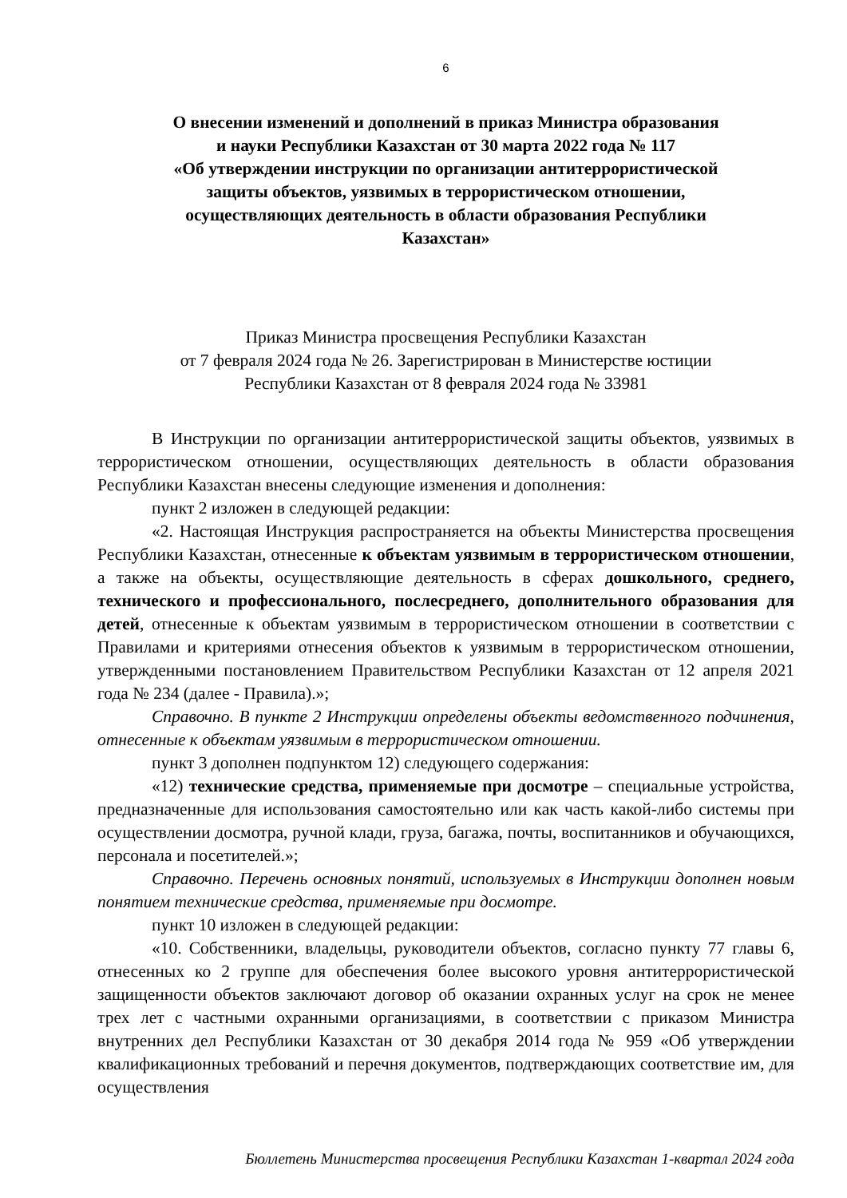6
О внесении изменений и дополнений в приказ Министра образования
и науки Республики Казахстан от 30 марта 2022 года № 117
«Об утверждении инструкции по организации антитеррористической
защиты объектов, уязвимых в террористическом отношении,
осуществляющих деятельность в области образования Республики
Казахстан»
Приказ Министра просвещения Республики Казахстан
от 7 февраля 2024 года № 26. Зарегистрирован в Министерстве юстиции
Республики Казахстан от 8 февраля 2024 года № 33981
В Инструкции по организации антитеррористической защиты объектов, уязвимых в террористическом отношении, осуществляющих деятельность в области образования Республики Казахстан внесены следующие изменения и дополнения:
пункт 2 изложен в следующей редакции:
«2. Настоящая Инструкция распространяется на объекты Министерства просвещения Республики Казахстан, отнесенные к объектам уязвимым в террористическом отношении, а также на объекты, осуществляющие деятельность в сферах дошкольного, среднего, технического и профессионального, послесреднего, дополнительного образования для детей, отнесенные к объектам уязвимым в террористическом отношении в соответствии с Правилами и критериями отнесения объектов к уязвимым в террористическом отношении, утвержденными постановлением Правительством Республики Казахстан от 12 апреля 2021 года № 234 (далее - Правила).»;
Справочно. В пункте 2 Инструкции определены объекты ведомственного подчинения, отнесенные к объектам уязвимым в террористическом отношении.
пункт 3 дополнен подпунктом 12) следующего содержания:
«12) технические средства, применяемые при досмотре – специальные устройства, предназначенные для использования самостоятельно или как часть какой-либо системы при осуществлении досмотра, ручной клади, груза, багажа, почты, воспитанников и обучающихся, персонала и посетителей.»;
Справочно. Перечень основных понятий, используемых в Инструкции дополнен новым понятием технические средства, применяемые при досмотре.
пункт 10 изложен в следующей редакции:
«10. Собственники, владельцы, руководители объектов, согласно пункту 77 главы 6, отнесенных ко 2 группе для обеспечения более высокого уровня антитеррористической защищенности объектов заключают договор об оказании охранных услуг на срок не менее трех лет с частными охранными организациями, в соответствии с приказом Министра внутренних дел Республики Казахстан от 30 декабря 2014 года № 959 «Об утверждении квалификационных требований и перечня документов, подтверждающих соответствие им, для осуществления
Бюллетень Министерства просвещения Республики Казахстан 1-квартал 2024 года